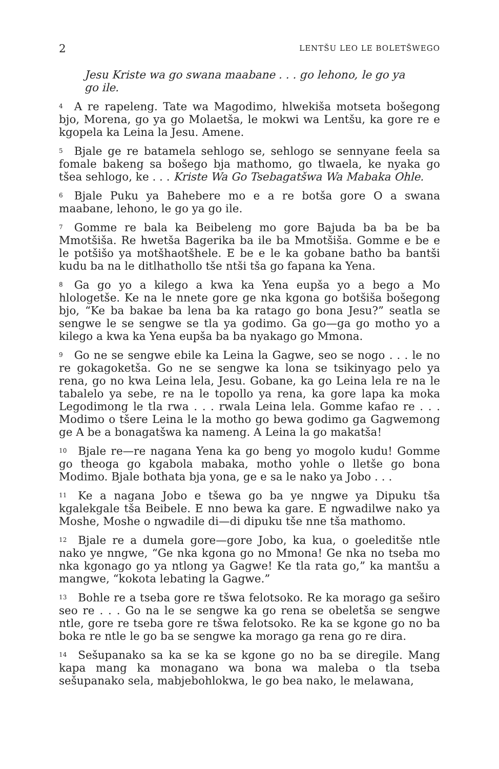2 LENTŠU LEO LE BOLETŠWEGO
Jesu Kriste wa go swana maabane . . . go lehono, le go ya go ile.
<sup>4</sup> A re rapeleng. Tate wa Magodimo, hlwekiša motseta bošegong bjo, Morena, go ya go Molaetša, le mokwi wa Lentšu, ka gore re e kgopela ka Leina la Jesu. Amene.
<sup>5</sup> Bjale ge re batamela sehlogo se, sehlogo se sennyane feela sa fomale bakeng sa bošego bja mathomo, go tlwaela, ke nyaka go tšea sehlogo, ke . . . Kriste Wa Go Tsebagatšwa Wa Mabaka Ohle.
<sup>6</sup> Bjale Puku ya Bahebere mo e a re botša gore O a swana maabane, lehono, le go ya go ile.
<sup>7</sup> Gomme re bala ka Beibeleng mo gore Bajuda ba ba be ba Mmotšiša. Re hwetša Bagerika ba ile ba Mmotšiša. Gomme e be e le potšišo ya motšhaotšhele. E be e le ka gobane batho ba bantši kudu ba na le ditlhathollo tše ntši tša go fapana ka Yena.
<sup>8</sup> Ga go yo a kilego a kwa ka Yena eupša yo a bego a Mo hlologetše. Ke na le nnete gore ge nka kgona go botšiša bošegong bjo, “Ke ba bakae ba lena ba ka ratago go bona Jesu?” seatla se sengwe le se sengwe se tla ya godimo. Ga go—ga go motho yo a kilego a kwa ka Yena eupša ba ba nyakago go Mmona.
<sup>9</sup> Go ne se sengwe ebile ka Leina la Gagwe, seo se nogo . . . le no re gokagoketša. Go ne se sengwe ka lona se tsikinyago pelo ya rena, go no kwa Leina lela, Jesu. Gobane, ka go Leina lela re na le tabalelo ya sebe, re na le topollo ya rena, ka gore lapa ka moka Legodimong le tla rwa . . . rwala Leina lela. Gomme kafao re . . . Modimo o tšere Leina le la motho go bewa godimo ga Gagwemong ge A be a bonagatšwa ka nameng. A Leina la go makatša!
<sup>10</sup> Bjale re—re nagana Yena ka go beng yo mogolo kudu! Gomme go theoga go kgabola mabaka, motho yohle o lletše go bona Modimo. Bjale bothata bja yona, ge e sa le nako ya Jobo . . .
<sup>11</sup> Ke a nagana Jobo e tšewa go ba ye nngwe ya Dipuku tša kgalekgale tša Beibele. E nno bewa ka gare. E ngwadilwe nako ya Moshe, Moshe o ngwadile di—di dipuku tše nne tša mathomo.
<sup>12</sup> Bjale re a dumela gore—gore Jobo, ka kua, o goeleditše ntle nako ye nngwe, “Ge nka kgona go no Mmona! Ge nka no tseba mo nka kgonago go ya ntlong ya Gagwe! Ke tla rata go,” ka mantšu a mangwe, “kokota lebating la Gagwe.”
<sup>13</sup> Bohle re a tseba gore re tšwa felotsoko. Re ka morago ga seširo seo re . . . Go na le se sengwe ka go rena se obeletša se sengwe ntle, gore re tseba gore re tšwa felotsoko. Re ka se kgone go no ba boka re ntle le go ba se sengwe ka morago ga rena go re dira.
<sup>14</sup> Sešupanako sa ka se ka se kgone go no ba se diregile. Mang kapa mang ka monagano wa bona wa maleba o tla tseba sešupanako sela, mabjebohlokwa, le go bea nako, le melawana,